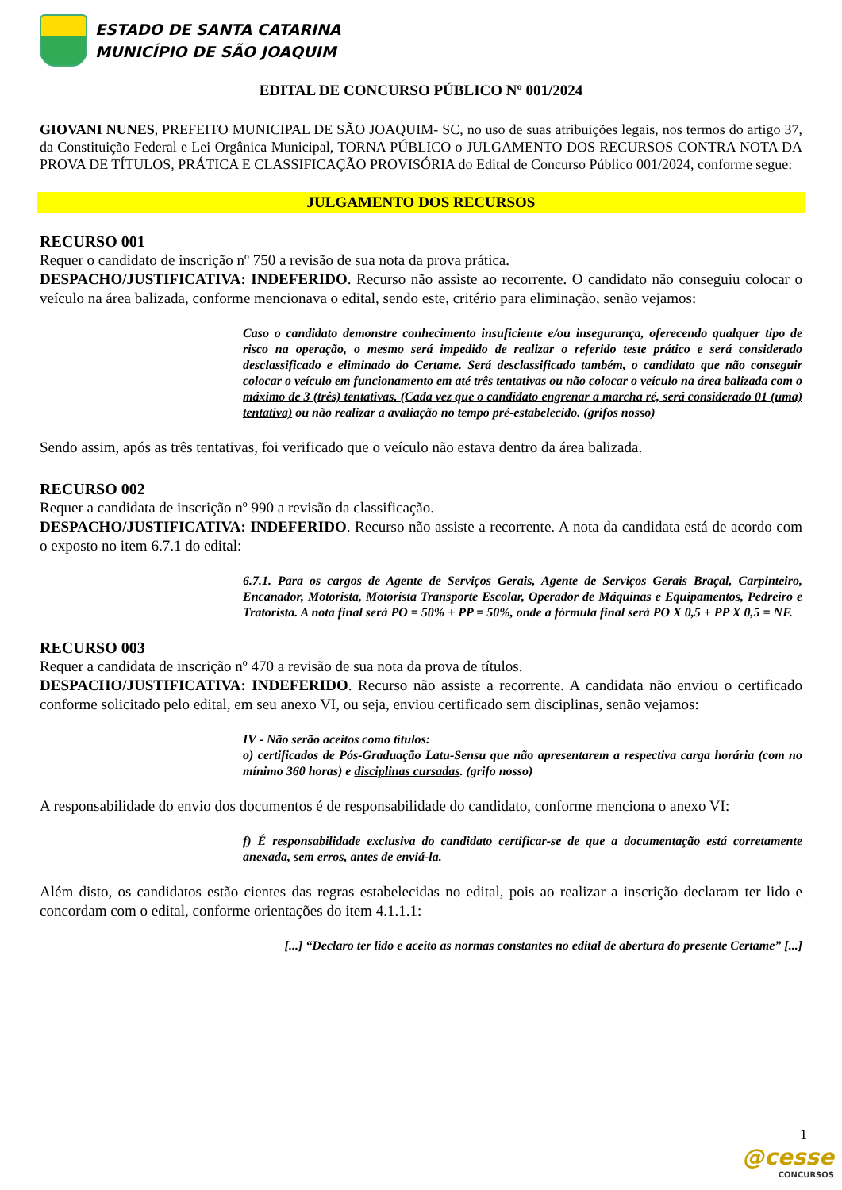ESTADO DE SANTA CATARINA
MUNICÍPIO DE SÃO JOAQUIM
EDITAL DE CONCURSO PÚBLICO Nº 001/2024
GIOVANI NUNES, PREFEITO MUNICIPAL DE SÃO JOAQUIM- SC, no uso de suas atribuições legais, nos termos do artigo 37, da Constituição Federal e Lei Orgânica Municipal, TORNA PÚBLICO o JULGAMENTO DOS RECURSOS CONTRA NOTA DA PROVA DE TÍTULOS, PRÁTICA E CLASSIFICAÇÃO PROVISÓRIA do Edital de Concurso Público 001/2024, conforme segue:
JULGAMENTO DOS RECURSOS
RECURSO 001
Requer o candidato de inscrição nº 750 a revisão de sua nota da prova prática.
DESPACHO/JUSTIFICATIVA: INDEFERIDO. Recurso não assiste ao recorrente. O candidato não conseguiu colocar o veículo na área balizada, conforme mencionava o edital, sendo este, critério para eliminação, senão vejamos:
Caso o candidato demonstre conhecimento insuficiente e/ou insegurança, oferecendo qualquer tipo de risco na operação, o mesmo será impedido de realizar o referido teste prático e será considerado desclassificado e eliminado do Certame. Será desclassificado também, o candidato que não conseguir colocar o veículo em funcionamento em até três tentativas ou não colocar o veículo na área balizada com o máximo de 3 (três) tentativas. (Cada vez que o candidato engrenar a marcha ré, será considerado 01 (uma) tentativa) ou não realizar a avaliação no tempo pré-estabelecido. (grifos nosso)
Sendo assim, após as três tentativas, foi verificado que o veículo não estava dentro da área balizada.
RECURSO 002
Requer a candidata de inscrição nº 990 a revisão da classificação.
DESPACHO/JUSTIFICATIVA: INDEFERIDO. Recurso não assiste a recorrente. A nota da candidata está de acordo com o exposto no item 6.7.1 do edital:
6.7.1. Para os cargos de Agente de Serviços Gerais, Agente de Serviços Gerais Braçal, Carpinteiro, Encanador, Motorista, Motorista Transporte Escolar, Operador de Máquinas e Equipamentos, Pedreiro e Tratorista. A nota final será PO = 50% + PP = 50%, onde a fórmula final será PO X 0,5 + PP X 0,5 = NF.
RECURSO 003
Requer a candidata de inscrição nº 470 a revisão de sua nota da prova de títulos.
DESPACHO/JUSTIFICATIVA: INDEFERIDO. Recurso não assiste a recorrente. A candidata não enviou o certificado conforme solicitado pelo edital, em seu anexo VI, ou seja, enviou certificado sem disciplinas, senão vejamos:
IV - Não serão aceitos como títulos:
o) certificados de Pós-Graduação Latu-Sensu que não apresentarem a respectiva carga horária (com no mínimo 360 horas) e disciplinas cursadas. (grifo nosso)
A responsabilidade do envio dos documentos é de responsabilidade do candidato, conforme menciona o anexo VI:
f) É responsabilidade exclusiva do candidato certificar-se de que a documentação está corretamente anexada, sem erros, antes de enviá-la.
Além disto, os candidatos estão cientes das regras estabelecidas no edital, pois ao realizar a inscrição declaram ter lido e concordam com o edital, conforme orientações do item 4.1.1.1:
[...] “Declaro ter lido e aceito as normas constantes no edital de abertura do presente Certame” [...]
1
@cesse
CONCURSOS